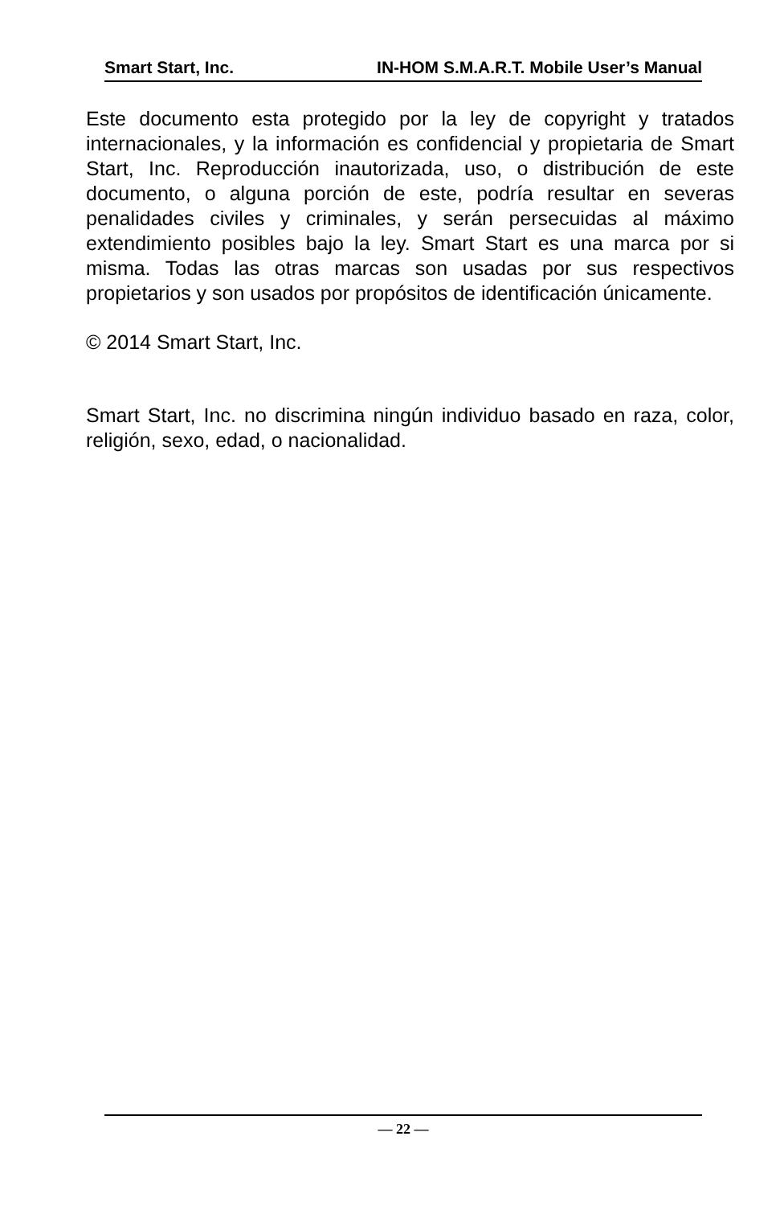Smart Start, Inc. IN-HOM S.M.A.R.T. Mobile User’s Manual
Este documento esta protegido por la ley de copyright y tratados internacionales, y la información es confidencial y propietaria de Smart Start, Inc. Reproducción inautorizada, uso, o distribución de este documento, o alguna porción de este, podría resultar en severas penalidades civiles y criminales, y serán persecuidas al máximo extendimiento posibles bajo la ley. Smart Start es una marca por si misma. Todas las otras marcas son usadas por sus respectivos propietarios y son usados por propósitos de identificación únicamente.
© 2014 Smart Start, Inc.
Smart Start, Inc. no discrimina ningún individuo basado en raza, color, religión, sexo, edad, o nacionalidad.
— 22 —